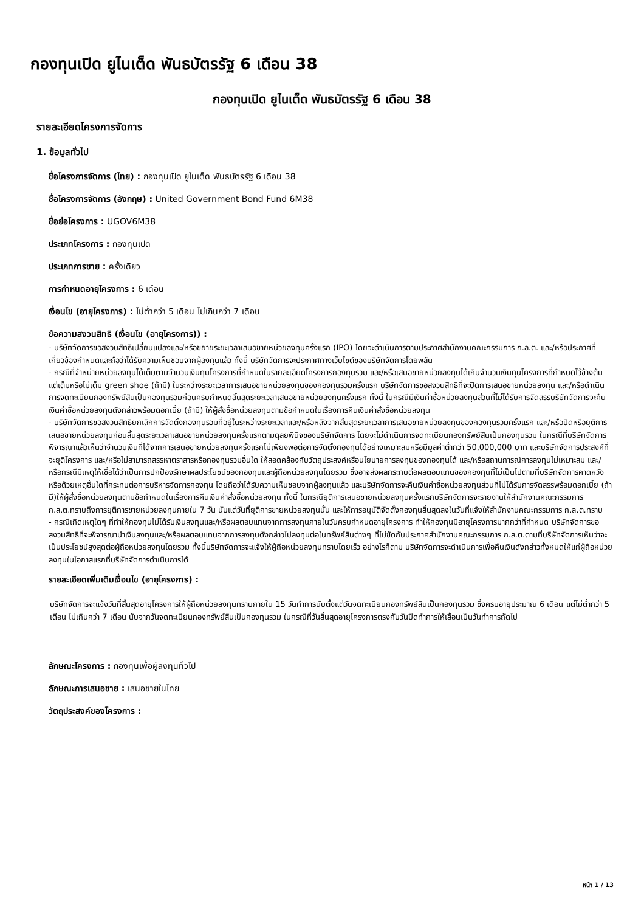กองทุนเปิด ยูไนเต็ด พันธบัตรรัฐ 6 เดือน 38
กองทุนเปิด ยูไนเต็ด พันธบัตรรัฐ 6 เดือน 38
รายละเอียดโครงการจัดการ
1. ข้อมูลทั่วไป
ชื่อโครงการจัดการ (ไทย) : กองทุนเปิด ยูไนเต็ด พันธบัตรรัฐ 6 เดือน 38
ชื่อโครงการจัดการ (อังกฤษ) : United Government Bond Fund 6M38
ชื่อย่อโครงการ : UGOV6M38
ประเภทโครงการ : กองทุนเปิด
ประเภทการขาย : ครั้งเดียว
การกำหนดอายุโครงการ : 6 เดือน
เงื่อนไข (อายุโครงการ) : ไม่ต่ำกว่า 5 เดือน ไม่เกินกว่า 7 เดือน
ข้อความสงวนสิทธิ (เงื่อนไข (อายุโครงการ)) :
- บริษัทจัดการขอสงวนสิทธิเปลี่ยนแปลงและ/หรือขยายระยะเวลาเสนอขายหน่วยลงทุนครั้งแรก (IPO) โดยจะดำเนินการตามประกาศสำนักงานคณะกรรมการ ก.ล.ต. และ/หรือประกาศที่เกี่ยวข้องกำหนดและถือว่าได้รับความเห็นชอบจากผู้ลงทุนแล้ว ทั้งนี้ บริษัทจัดการจะประกาศทางเว็บไซต์ของบริษัทจัดการโดยพลัน
- กรณีที่จำหน่ายหน่วยลงทุนได้เต็มตามจำนวนเงินทุนโครงการที่กำหนดในรายละเอียดโครงการกองทุนรวม และ/หรือเสนอขายหน่วยลงทุนได้เกินจำนวนเงินทุนโครงการที่กำหนดไว้ข้างต้น แต่เต็มหรือไม่เต็ม green shoe (ถ้ามี) ในระหว่างระยะเวลาการเสนอขายหน่วยลงทุนของกองทุนรวมครั้งแรก บริษัทจัดการขอสงวนสิทธิที่จะปิดการเสนอขายหน่วยลงทุน และ/หรือดำเนินการจดทะเบียนกองทรัพย์สินเป็นกองทุนรวมก่อนครบกำหนดสิ้นสุดระยะเวลาเสนอขายหน่วยลงทุนครั้งแรก ทั้งนี้ ในกรณีมีเงินค่าซื้อหน่วยลงทุนส่วนที่ไม่ได้รับการจัดสรรบริษัทจัดการจะคืนเงินค่าซื้อหน่วยลงทุนดังกล่าวพร้อมดอกเบี้ย (ถ้ามี) ให้ผู้สั่งซื้อหน่วยลงทุนตามข้อกำหนดในเรื่องการคืนเงินค่าสั่งซื้อหน่วยลงทุน
- บริษัทจัดการขอสงวนสิทธิยกเลิกการจัดตั้งกองทุนรวมที่อยู่ในระหว่างระยะเวลาและ/หรือหลังจากสิ้นสุดระยะเวลาการเสนอขายหน่วยลงทุนของกองทุนรวมครั้งแรก และ/หรือปิดหรือยุติการเสนอขายหน่วยลงทุนก่อนสิ้นสุดระยะเวลาเสนอขายหน่วยลงทุนครั้งแรกตามดุลยพินิจของบริษัทจัดการ โดยจะไม่ดำเนินการจดทะเบียนกองทรัพย์สินเป็นกองทุนรวม ในกรณีที่บริษัทจัดการพิจารณาแล้วเห็นว่าจำนวนเงินที่ได้จากการเสนอขายหน่วยลงทุนครั้งแรกไม่เพียงพอต่อการจัดตั้งกองทุนได้อย่างเหมาะสมหรือมีมูลค่าต่ำกว่า 50,000,000 บาท และบริษัทจัดการประสงค์ที่จะยุติโครงการ และ/หรือไม่สามารถสรรหาตราสารหรือกองทุนรวมอื่นใด ให้สอดคล้องกับวัตถุประสงค์หรือนโยบายการลงทุนของกองทุนได้ และ/หรือสถานการณ์การลงทุนไม่เหมาะสม และ/หรือกรณีมีเหตุให้เชื่อได้ว่าเป็นการปกป้องรักษาผลประโยชน์ของกองทุนและผู้ถือหน่วยลงทุนโดยรวม ซึ่งอาจส่งผลกระทบต่อผลตอบแทนของกองทุนที่ไม่เป็นไปตามที่บริษัทจัดการคาดหวัง หรือด้วยเหตุอื่นใดที่กระทบต่อการบริหารจัดการกองทุน โดยถือว่าได้รับความเห็นชอบจากผู้ลงทุนแล้ว และบริษัทจัดการจะคืนเงินค่าซื้อหน่วยลงทุนส่วนที่ไม่ได้รับการจัดสรรพร้อมดอกเบี้ย (ถ้ามี)ให้ผู้สั่งซื้อหน่วยลงทุนตามข้อกำหนดในเรื่องการคืนเงินค่าสั่งซื้อหน่วยลงทุน ทั้งนี้ ในกรณียุติการเสนอขายหน่วยลงทุนครั้งแรกบริษัทจัดการจะรายงานให้สำนักงานคณะกรรมการ ก.ล.ต.ทราบถึงการยุติการขายหน่วยลงทุนภายใน 7 วัน นับแต่วันที่ยุติการขายหน่วยลงทุนนั้น และให้การอนุมัติจัดตั้งกองทุนสิ้นสุดลงในวันที่แจ้งให้สำนักงานคณะกรรมการ ก.ล.ต.ทราบ
- กรณีเกิดเหตุใดๆ ที่ทำให้กองทุนไม่ได้รับเงินลงทุนและ/หรือผลตอบแทนจากการลงทุนภายในวันครบกำหนดอายุโครงการ ทำให้กองทุนมีอายุโครงการมากกว่าที่กำหนด บริษัทจัดการขอสงวนสิทธิที่จะพิจารณานำเงินลงทุนและ/หรือผลตอบแทนจากการลงทุนดังกล่าวไปลงทุนต่อในทรัพย์สินต่างๆ ที่ไม่ขัดกับประกาศสำนักงานคณะกรรมการ ก.ล.ต.ตามที่บริษัทจัดการเห็นว่าจะเป็นประโยชน์สูงสุดต่อผู้ถือหน่วยลงทุนโดยรวม ทั้งนี้บริษัทจัดการจะแจ้งให้ผู้ถือหน่วยลงทุนทราบโดยเร็ว อย่างไรก็ตาม บริษัทจัดการจะดำเนินการเพื่อคืนเงินดังกล่าวทั้งหมดให้แก่ผู้ถือหน่วยลงทุนในโอกาสแรกที่บริษัทจัดการดำเนินการได้
รายละเอียดเพิ่มเติมเงื่อนไข (อายุโครงการ) :
บริษัทจัดการจะแจ้งวันที่สิ้นสุดอายุโครงการให้ผู้ถือหน่วยลงทุนทราบภายใน 15 วันทำการนับตั้งแต่วันจดทะเบียนกองทรัพย์สินเป็นกองทุนรวม ซึ่งครบอายุประมาณ 6 เดือน แต่ไม่ต่ำกว่า 5 เดือน ไม่เกินกว่า 7 เดือน นับจากวันจดทะเบียนกองทรัพย์สินเป็นกองทุนรวม ในกรณีที่วันสิ้นสุดอายุโครงการตรงกับวันปิดทำการให้เลื่อนเป็นวันทำการถัดไป
ลักษณะโครงการ : กองทุนเพื่อผู้ลงทุนทั่วไป
ลักษณะการเสนอขาย : เสนอขายในไทย
วัตถุประสงค์ของโครงการ :
หน้า 1 / 13